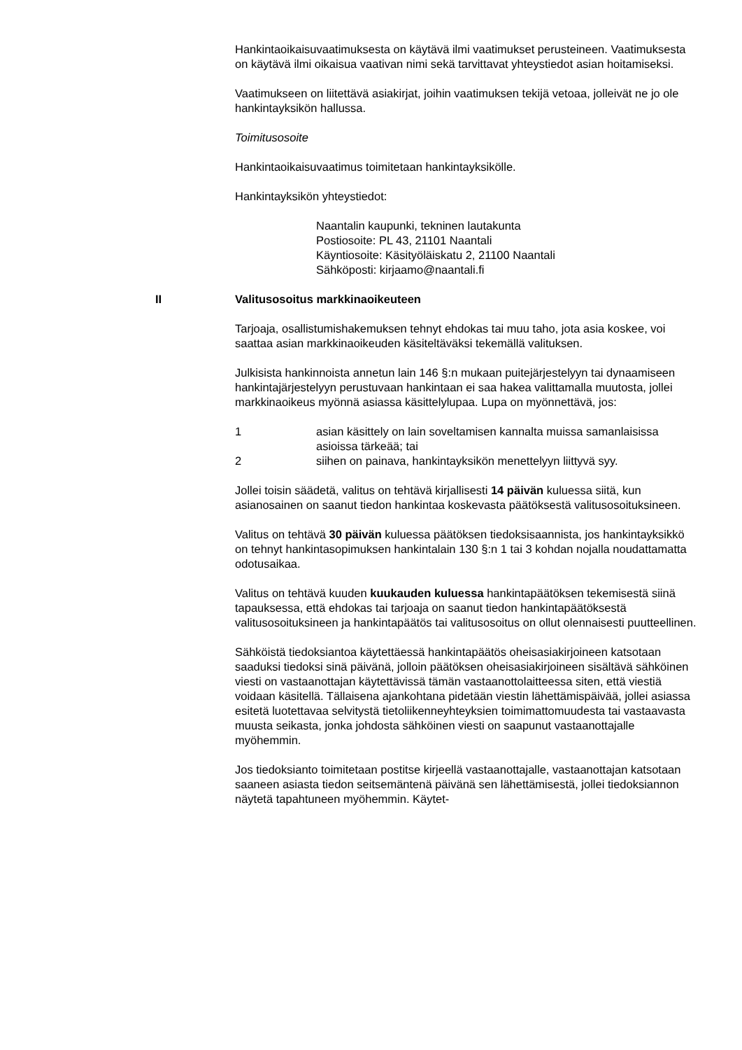Hankintaoikaisuvaatimuksesta on käytävä ilmi vaatimukset perusteineen. Vaatimuksesta on käytävä ilmi oikaisua vaativan nimi sekä tarvittavat yhteystiedot asian hoitamiseksi.
Vaatimukseen on liitettävä asiakirjat, joihin vaatimuksen tekijä vetoaa, jolleivät ne jo ole hankintayksikön hallussa.
Toimitusosoite
Hankintaoikaisuvaatimus toimitetaan hankintayksikölle.
Hankintayksikön yhteystiedot:
Naantalin kaupunki, tekninen lautakunta
Postiosoite: PL 43, 21101 Naantali
Käyntiosoite: Käsityöläiskatu 2, 21100 Naantali
Sähköposti: kirjaamo@naantali.fi
II Valitusosoitus markkinaoikeuteen
Tarjoaja, osallistumishakemuksen tehnyt ehdokas tai muu taho, jota asia koskee, voi saattaa asian markkinaoikeuden käsiteltäväksi tekemällä valituksen.
Julkisista hankinnoista annetun lain 146 §:n mukaan puitejärjestelyyn tai dynaamiseen hankintajärjestelyyn perustuvaan hankintaan ei saa hakea valittamalla muutosta, jollei markkinaoikeus myönnä asiassa käsittelylupaa. Lupa on myönnettävä, jos:
1 asian käsittely on lain soveltamisen kannalta muissa samanlaisissa asioissa tärkeää; tai
2 siihen on painava, hankintayksikön menettelyyn liittyvä syy.
Jollei toisin säädetä, valitus on tehtävä kirjallisesti 14 päivän kuluessa siitä, kun asianosainen on saanut tiedon hankintaa koskevasta päätöksestä valitusosoituksineen.
Valitus on tehtävä 30 päivän kuluessa päätöksen tiedoksisaannista, jos hankintayksikkö on tehnyt hankintasopimuksen hankintalain 130 §:n 1 tai 3 kohdan nojalla noudattamatta odotusaikaa.
Valitus on tehtävä kuuden kuukauden kuluessa hankintapäätöksen tekemisestä siinä tapauksessa, että ehdokas tai tarjoaja on saanut tiedon hankintapäätöksestä valitusosoituksineen ja hankintapäätös tai valitusosoitus on ollut olennaisesti puutteellinen.
Sähköistä tiedoksiantoa käytettäessä hankintapäätös oheisasiakirjoineen katsotaan saaduksi tiedoksi sinä päivänä, jolloin päätöksen oheisasiakirjoineen sisältävä sähköinen viesti on vastaanottajan käytettävissä tämän vastaanottolaitteessa siten, että viestiä voidaan käsitellä. Tällaisena ajankohtana pidetään viestin lähettämispäivää, jollei asiassa esitetä luotettavaa selvitystä tietoliikenneyhteyksien toimimattomuudesta tai vastaavasta muusta seikasta, jonka johdosta sähköinen viesti on saapunut vastaanottajalle myöhemmin.
Jos tiedoksianto toimitetaan postitse kirjeellä vastaanottajalle, vastaanottajan katsotaan saaneen asiasta tiedon seitsemäntenä päivänä sen lähettämisestä, jollei tiedoksiannon näytetä tapahtuneen myöhemmin. Käytet-